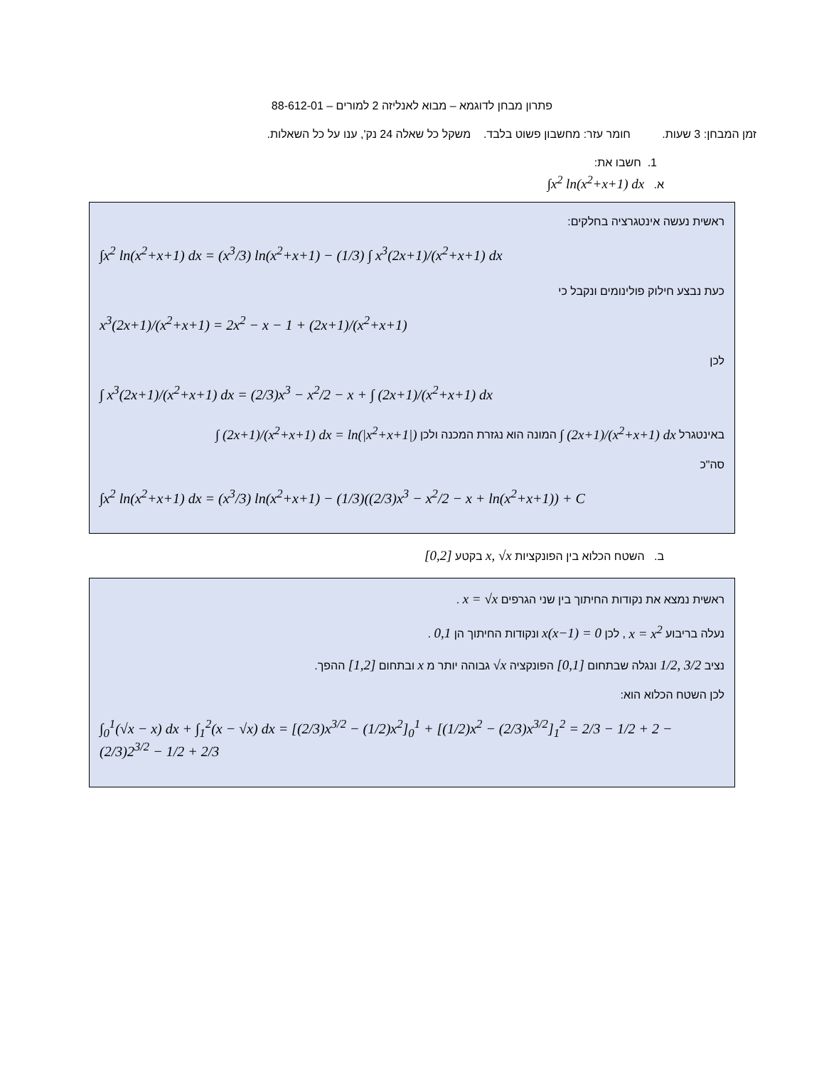פתרון מבחן לדוגמא – מבוא לאנליזה 2 למורים – 88-612-01
זמן המבחן: 3 שעות. חומר עזר: מחשבון פשוט בלבד. משקל כל שאלה 24 נק', ענו על כל השאלות.
1. חשבו את:
א. ∫x<sup>2</sup> ln(x<sup>2</sup>+x+1) dx
ראשית נעשה אינטגרציה בחלקים:
∫x<sup>2</sup> ln(x<sup>2</sup>+x+1) dx = (x<sup>3</sup>/3) ln(x<sup>2</sup>+x+1) − (1/3) ∫ x<sup>3</sup>(2x+1)/(x<sup>2</sup>+x+1) dx
כעת נבצע חילוק פולינומים ונקבל כי
x<sup>3</sup>(2x+1)/(x<sup>2</sup>+x+1) = 2x<sup>2</sup> − x − 1 + (2x+1)/(x<sup>2</sup>+x+1)
לכן
∫ x<sup>3</sup>(2x+1)/(x<sup>2</sup>+x+1) dx = (2/3)x<sup>3</sup> − x<sup>2</sup>/2 − x + ∫ (2x+1)/(x<sup>2</sup>+x+1) dx
באינטגרל ∫ (2x+1)/(x<sup>2</sup>+x+1) dx המונה הוא נגזרת המכנה ולכן ∫ (2x+1)/(x<sup>2</sup>+x+1) dx = ln(|x<sup>2</sup>+x+1|)
סה"כ
∫x<sup>2</sup> ln(x<sup>2</sup>+x+1) dx = (x<sup>3</sup>/3) ln(x<sup>2</sup>+x+1) − (1/3)((2/3)x<sup>3</sup> − x<sup>2</sup>/2 − x + ln(x<sup>2</sup>+x+1)) + C
ב. השטח הכלוא בין הפונקציות x, √x בקטע [0,2]
ראשית נמצא את נקודות החיתוך בין שני הגרפים x = √x .
נעלה בריבוע x = x<sup>2</sup> , לכן x(x−1) = 0 ונקודות החיתוך הן 0,1 .
נציב 1/2, 3/2 ונגלה שבתחום [0,1] הפונקציה √x גבוהה יותר מ x ובתחום [1,2] ההפך.
לכן השטח הכלוא הוא:
∫<sub>0</sub><sup>1</sup>(√x − x) dx + ∫<sub>1</sub><sup>2</sup>(x − √x) dx = [(2/3)x<sup>3/2</sup> − (1/2)x<sup>2</sup>]<sub>0</sub><sup>1</sup> + [(1/2)x<sup>2</sup> − (2/3)x<sup>3/2</sup>]<sub>1</sub><sup>2</sup> = 2/3 − 1/2 + 2 − (2/3)2<sup>3/2</sup> − 1/2 + 2/3